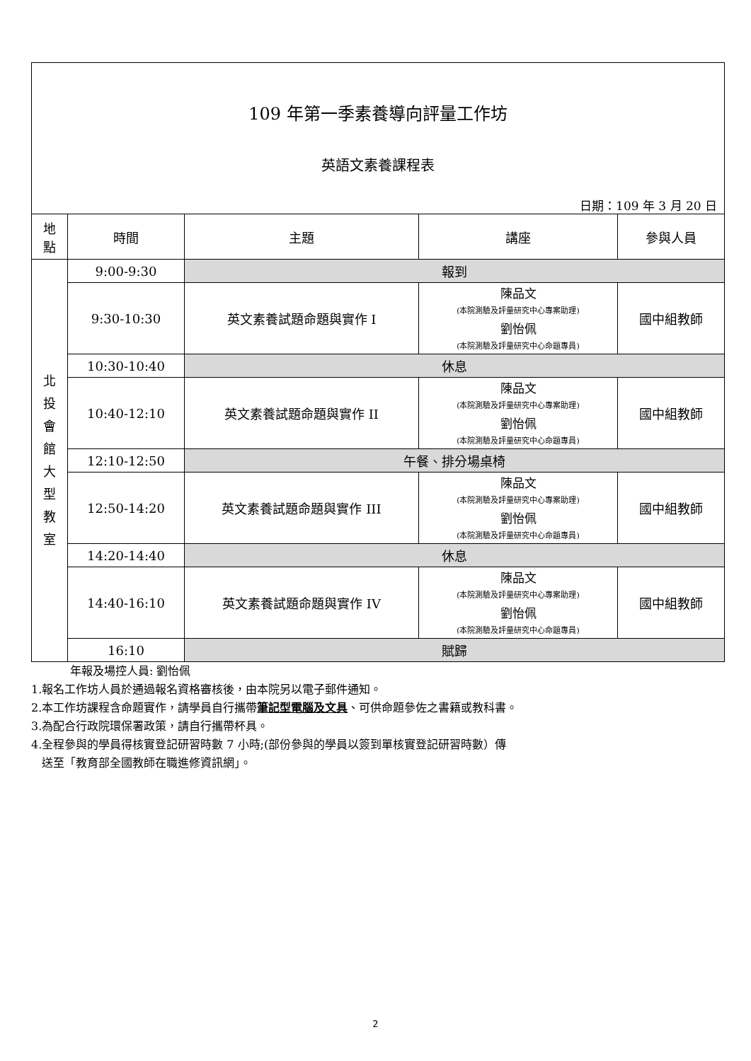| 109 年第一季素養導向評量工作坊 英語文素養課程表 日期：109 年 3 月 20 日 | | | | |
| 地 點 | 時間 | 主題 | 講座 | 參與人員 |
| 北 投 會 館 大 型 教 室 | 9:00-9:30 | 報到 | | |
| | 9:30-10:30 | 英文素養試題命題與實作 I | 陳品文 (本院測驗及評量研究中心專案助理) 劉怡佩 (本院測驗及評量研究中心命題專員) | 國中組教師 |
| | 10:30-10:40 | 休息 | | |
| | 10:40-12:10 | 英文素養試題命題與實作 II | 陳品文 (本院測驗及評量研究中心專案助理) 劉怡佩 (本院測驗及評量研究中心命題專員) | 國中組教師 |
| | 12:10-12:50 | 午餐、排分場桌椅 | | |
| | 12:50-14:20 | 英文素養試題命題與實作 III | 陳品文 (本院測驗及評量研究中心專案助理) 劉怡佩 (本院測驗及評量研究中心命題專員) | 國中組教師 |
| | 14:20-14:40 | 休息 | | |
| | 14:40-16:10 | 英文素養試題命題與實作 IV | 陳品文 (本院測驗及評量研究中心專案助理) 劉怡佩 (本院測驗及評量研究中心命題專員) | 國中組教師 |
| | 16:10 | 賦歸 | | |
年報及場控人員: 劉怡佩
1.報名工作坊人員於通過報名資格審核後，由本院另以電子郵件通知。
2.本工作坊課程含命題實作，請學員自行攜帶筆記型電腦及文具、可供命題參佐之書籍或教科書。
3.為配合行政院環保署政策，請自行攜帶杯具。
4.全程參與的學員得核實登記研習時數 7 小時;(部份參與的學員以簽到單核實登記研習時數）傳
送至「教育部全國教師在職進修資訊網」。
2